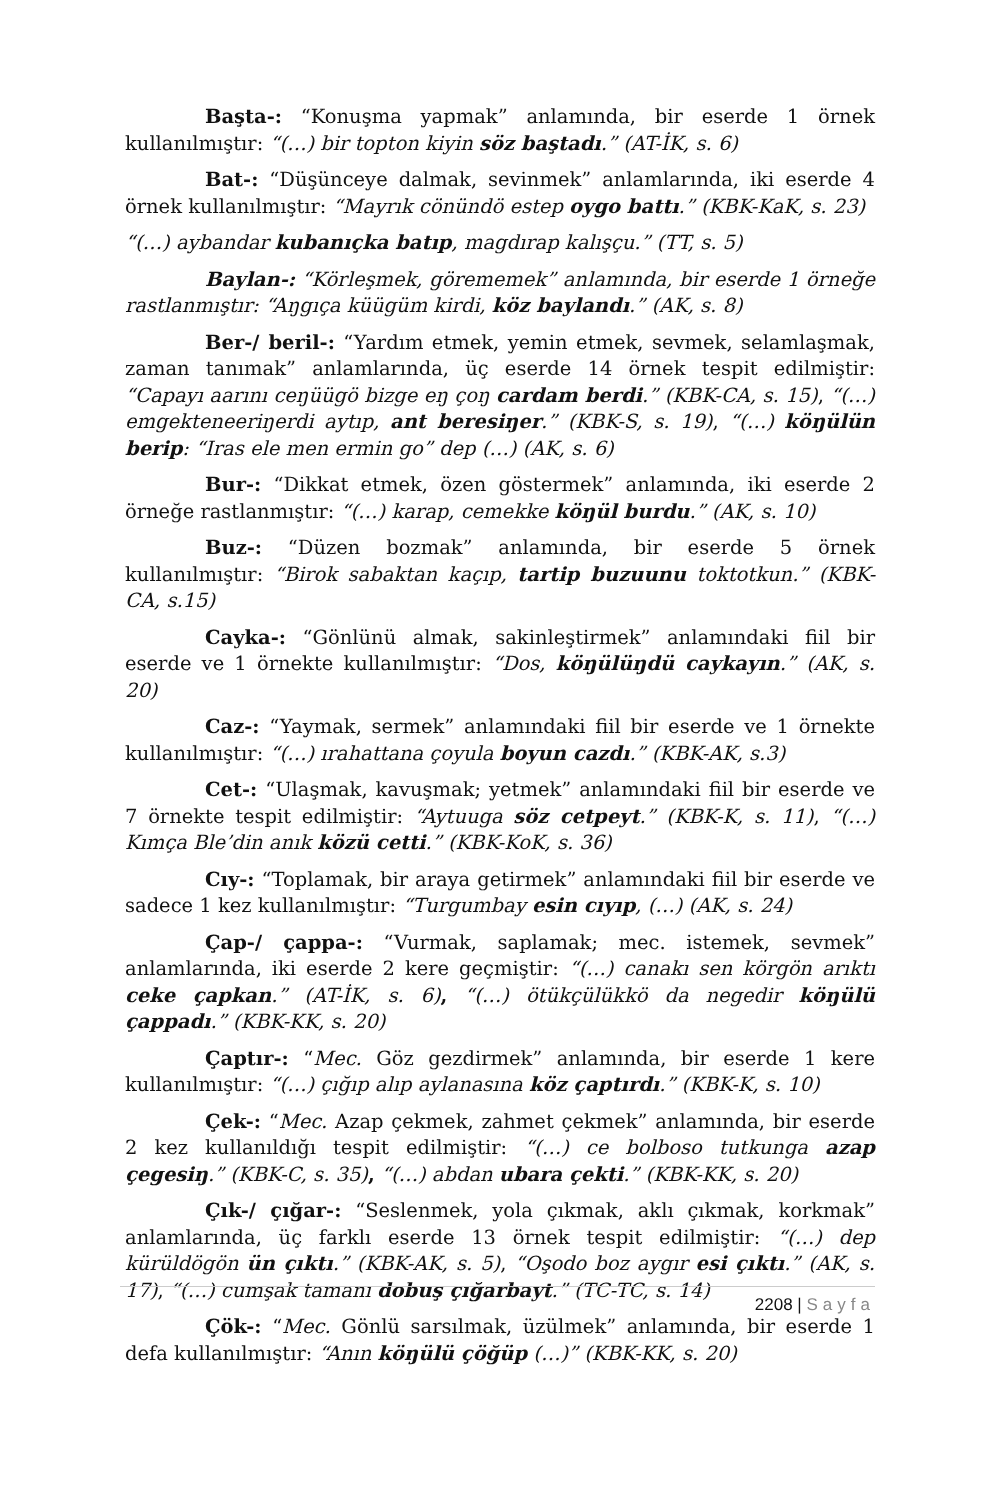Başta-: “Konuşma yapmak” anlamında, bir eserde 1 örnek kullanılmıştır: “(…) bir topton kiyin söz baştadı.” (AT-İK, s. 6)
Bat-: “Düşünceye dalmak, sevinmek” anlamlarında, iki eserde 4 örnek kullanılmıştır: “Mayrık cönündö estep oygo battı.” (KBK-KaK, s. 23)
“(…) aybandar kubanıçka batıp, magdırap kalışçu.” (TT, s. 5)
Baylan-: “Körleşmek, görememek” anlamında, bir eserde 1 örneğe rastlanmıştır: “Aŋgıça küügüm kirdi, köz baylandı.” (AK, s. 8)
Ber-/ beril-: “Yardım etmek, yemin etmek, sevmek, selamlaşmak, zaman tanımak” anlamlarında, üç eserde 14 örnek tespit edilmiştir: “Capayı aarını ceŋüügö bizge eŋ çoŋ cardam berdi.” (KBK-CA, s. 15), “(…) emgekteneeriŋerdi aytıp, ant beresiŋer.” (KBK-S, s. 19), “(…) köŋülün berip: “Iras ele men ermin go” dep (…) (AK, s. 6)
Bur-: “Dikkat etmek, özen göstermek” anlamında, iki eserde 2 örneğe rastlanmıştır: “(…) karap, cemekke köŋül burdu.” (AK, s. 10)
Buz-: “Düzen bozmak” anlamında, bir eserde 5 örnek kullanılmıştır: “Birok sabaktan kaçıp, tartip buzuunu toktotkun.” (KBK-CA, s.15)
Cayka-: “Gönlünü almak, sakinleştirmek” anlamındaki fiil bir eserde ve 1 örnekte kullanılmıştır: “Dos, köŋülüŋdü caykayın.” (AK, s. 20)
Caz-: “Yaymak, sermek” anlamındaki fiil bir eserde ve 1 örnekte kullanılmıştır: “(…) ırahattana çoyula boyun cazdı.” (KBK-AK, s.3)
Cet-: “Ulaşmak, kavuşmak; yetmek” anlamındaki fiil bir eserde ve 7 örnekte tespit edilmiştir: “Aytuuga söz cetpeyt.” (KBK-K, s. 11), “(…) Kımça Ble’din anık közü cetti.” (KBK-KoK, s. 36)
Cıy-: “Toplamak, bir araya getirmek” anlamındaki fiil bir eserde ve sadece 1 kez kullanılmıştır: “Turgumbay esin cıyıp, (…) (AK, s. 24)
Çap-/ çappa-: “Vurmak, saplamak; mec. istemek, sevmek” anlamlarında, iki eserde 2 kere geçmiştir: “(…) canakı sen körgön arıktı ceke çapkan.” (AT-İK, s. 6), “(…) ötükçülükkö da negedir köŋülü çappadı.” (KBK-KK, s. 20)
Çaptır-: “Mec. Göz gezdirmek” anlamında, bir eserde 1 kere kullanılmıştır: “(…) çığıp alıp aylanasına köz çaptırdı.” (KBK-K, s. 10)
Çek-: “Mec. Azap çekmek, zahmet çekmek” anlamında, bir eserde 2 kez kullanıldığı tespit edilmiştir: “(…) ce bolboso tutkunga azap çegesiŋ.” (KBK-C, s. 35), “(…) abdan ubara çekti.” (KBK-KK, s. 20)
Çık-/ çığar-: “Seslenmek, yola çıkmak, aklı çıkmak, korkmak” anlamlarında, üç farklı eserde 13 örnek tespit edilmiştir: “(…) dep kürüldögön ün çıktı.” (KBK-AK, s. 5), “Oşodo boz aygır esi çıktı.” (AK, s. 17), “(…) cumşak tamanı dobuş çığarbayt.” (TC-TC, s. 14)
Çök-: “Mec. Gönlü sarsılmak, üzülmek” anlamında, bir eserde 1 defa kullanılmıştır: “Anın köŋülü çöğüp (…)” (KBK-KK, s. 20)
2208 | Sayfa